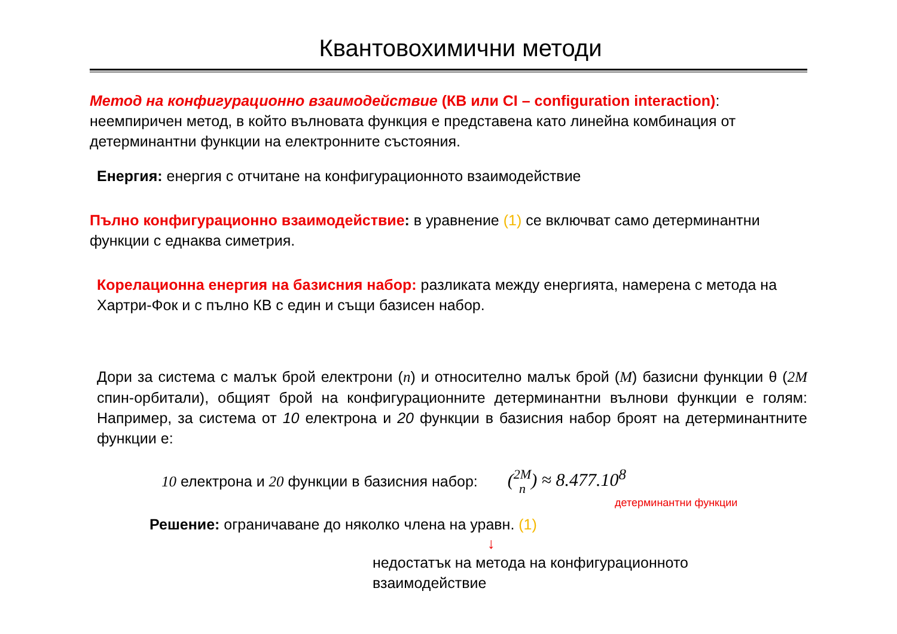Квантовохимични методи
Метод на конфигурационно взаимодействие (КВ или CI – configuration interaction): неемпиричен метод, в който вълновата функция е представена като линейна комбинация от детерминантни функции на електронните състояния.
Енергия: енергия с отчитане на конфигурационното взаимодействие
Пълно конфигурационно взаимодействие: в уравнение (1) се включват само детерминантни функции с еднаква симетрия.
Корелационна енергия на базисния набор: разликата между енергията, намерена с метода на Хартри-Фок и с пълно КВ с един и същи базисен набор.
Дори за система с малък брой електрони (n) и относително малък брой (M) базисни функции θ (2M спин-орбитали), общият брой на конфигурационните детерминантни вълнови функции е голям: Например, за система от 10 електрона и 20 функции в базисния набор броят на детерминантните функции е:
10 електрона и 20 функции в базисния набор: (2M
n) ≈ 8.477.10<sup>8</sup>
детерминантни функции
Решение: ограничаване до няколко члена на уравн. (1)
↓
недостатък на метода на конфигурационното
взаимодействие